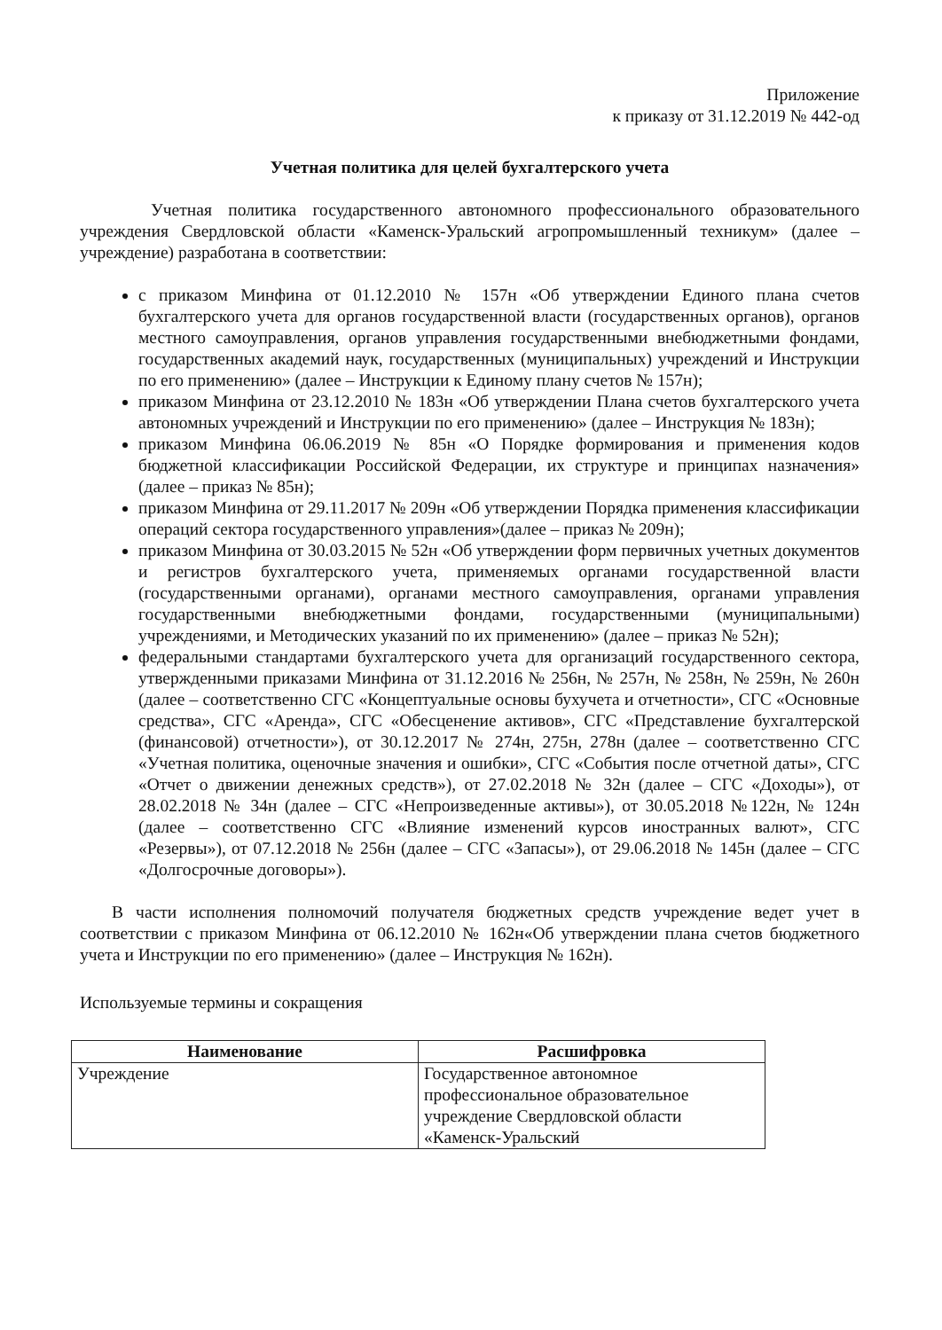Приложение
к приказу от 31.12.2019 № 442-од
Учетная политика для целей бухгалтерского учета
Учетная политика государственного автономного профессионального образовательного учреждения Свердловской области «Каменск-Уральский агропромышленный техникум» (далее – учреждение) разработана в соответствии:
с приказом Минфина от 01.12.2010 № 157н «Об утверждении Единого плана счетов бухгалтерского учета для органов государственной власти (государственных органов), органов местного самоуправления, органов управления государственными внебюджетными фондами, государственных академий наук, государственных (муниципальных) учреждений и Инструкции по его применению» (далее – Инструкции к Единому плану счетов № 157н);
приказом Минфина от 23.12.2010 № 183н «Об утверждении Плана счетов бухгалтерского учета автономных учреждений и Инструкции по его применению» (далее – Инструкция № 183н);
приказом Минфина 06.06.2019 № 85н «О Порядке формирования и применения кодов бюджетной классификации Российской Федерации, их структуре и принципах назначения» (далее – приказ № 85н);
приказом Минфина от 29.11.2017 № 209н «Об утверждении Порядка применения классификации операций сектора государственного управления»(далее – приказ № 209н);
приказом Минфина от 30.03.2015 № 52н «Об утверждении форм первичных учетных документов и регистров бухгалтерского учета, применяемых органами государственной власти (государственными органами), органами местного самоуправления, органами управления государственными внебюджетными фондами, государственными (муниципальными) учреждениями, и Методических указаний по их применению» (далее – приказ № 52н);
федеральными стандартами бухгалтерского учета для организаций государственного сектора, утвержденными приказами Минфина от 31.12.2016 № 256н, № 257н, № 258н, № 259н, № 260н (далее – соответственно СГС «Концептуальные основы бухучета и отчетности», СГС «Основные средства», СГС «Аренда», СГС «Обесценение активов», СГС «Представление бухгалтерской (финансовой) отчетности»), от 30.12.2017 № 274н, 275н, 278н (далее – соответственно СГС «Учетная политика, оценочные значения и ошибки», СГС «События после отчетной даты», СГС «Отчет о движении денежных средств»), от 27.02.2018 № 32н (далее – СГС «Доходы»), от 28.02.2018 № 34н (далее – СГС «Непроизведенные активы»), от 30.05.2018 №122н, № 124н (далее – соответственно СГС «Влияние изменений курсов иностранных валют», СГС «Резервы»), от 07.12.2018 № 256н (далее – СГС «Запасы»), от 29.06.2018 № 145н (далее – СГС «Долгосрочные договоры»).
В части исполнения полномочий получателя бюджетных средств учреждение ведет учет в соответствии с приказом Минфина от 06.12.2010 № 162н«Об утверждении плана счетов бюджетного учета и Инструкции по его применению» (далее – Инструкция № 162н).
Используемые термины и сокращения
| Наименование | Расшифровка |
| --- | --- |
| Учреждение | Государственное автономное профессиональное образовательное учреждение Свердловской области «Каменск-Уральский |